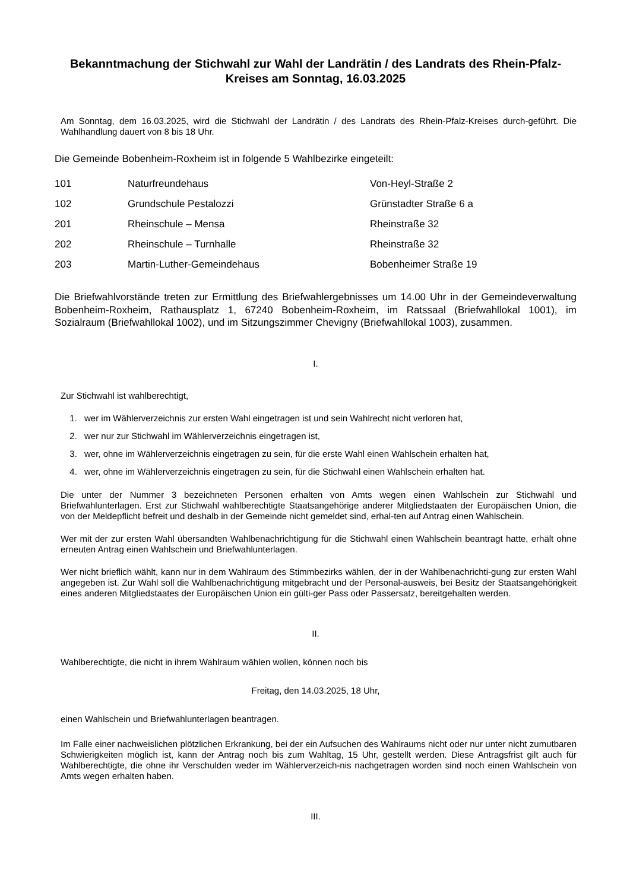Bekanntmachung der Stichwahl zur Wahl der Landrätin / des Landrats des Rhein-Pfalz-Kreises am Sonntag, 16.03.2025
Am Sonntag, dem 16.03.2025, wird die Stichwahl der Landrätin / des Landrats des Rhein-Pfalz-Kreises durch-geführt. Die Wahlhandlung dauert von 8 bis 18 Uhr.
Die Gemeinde Bobenheim-Roxheim ist in folgende 5 Wahlbezirke eingeteilt:
| 101 | Naturfreundehaus | Von-Heyl-Straße 2 |
| 102 | Grundschule Pestalozzi | Grünstadter Straße 6 a |
| 201 | Rheinschule – Mensa | Rheinstraße 32 |
| 202 | Rheinschule – Turnhalle | Rheinstraße 32 |
| 203 | Martin-Luther-Gemeindehaus | Bobenheimer Straße 19 |
Die Briefwahlvorstände treten zur Ermittlung des Briefwahlergebnisses um 14.00 Uhr in der Gemeindeverwaltung Bobenheim-Roxheim, Rathausplatz 1, 67240 Bobenheim-Roxheim, im Ratssaal (Briefwahllokal 1001), im Sozialraum (Briefwahllokal 1002), und im Sitzungszimmer Chevigny (Briefwahllokal 1003), zusammen.
I.
Zur Stichwahl ist wahlberechtigt,
1. wer im Wählerverzeichnis zur ersten Wahl eingetragen ist und sein Wahlrecht nicht verloren hat,
2. wer nur zur Stichwahl im Wählerverzeichnis eingetragen ist,
3. wer, ohne im Wählerverzeichnis eingetragen zu sein, für die erste Wahl einen Wahlschein erhalten hat,
4. wer, ohne im Wählerverzeichnis eingetragen zu sein, für die Stichwahl einen Wahlschein erhalten hat.
Die unter der Nummer 3 bezeichneten Personen erhalten von Amts wegen einen Wahlschein zur Stichwahl und Briefwahlunterlagen. Erst zur Stichwahl wahlberechtigte Staatsangehörige anderer Mitgliedstaaten der Europäischen Union, die von der Meldepflicht befreit und deshalb in der Gemeinde nicht gemeldet sind, erhal-ten auf Antrag einen Wahlschein.
Wer mit der zur ersten Wahl übersandten Wahlbenachrichtigung für die Stichwahl einen Wahlschein beantragt hatte, erhält ohne erneuten Antrag einen Wahlschein und Briefwahlunterlagen.
Wer nicht brieflich wählt, kann nur in dem Wahlraum des Stimmbezirks wählen, der in der Wahlbenachrichti-gung zur ersten Wahl angegeben ist. Zur Wahl soll die Wahlbenachrichtigung mitgebracht und der Personal-ausweis, bei Besitz der Staatsangehörigkeit eines anderen Mitgliedstaates der Europäischen Union ein gülti-ger Pass oder Passersatz, bereitgehalten werden.
II.
Wahlberechtigte, die nicht in ihrem Wahlraum wählen wollen, können noch bis
Freitag, den 14.03.2025, 18 Uhr,
einen Wahlschein und Briefwahlunterlagen beantragen.
Im Falle einer nachweislichen plötzlichen Erkrankung, bei der ein Aufsuchen des Wahlraums nicht oder nur unter nicht zumutbaren Schwierigkeiten möglich ist, kann der Antrag noch bis zum Wahltag, 15 Uhr, gestellt werden. Diese Antragsfrist gilt auch für Wahlberechtigte, die ohne ihr Verschulden weder im Wählerverzeich-nis nachgetragen worden sind noch einen Wahlschein von Amts wegen erhalten haben.
III.